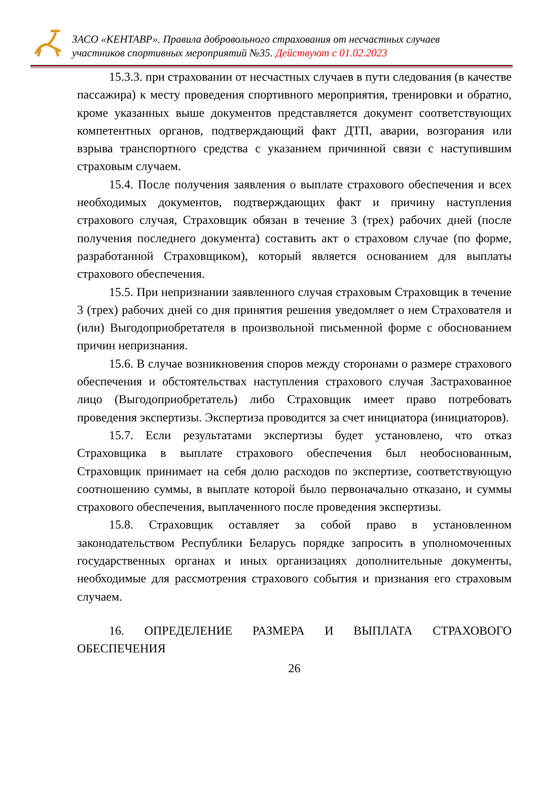ЗАСО «КЕНТАВР». Правила добровольного страхования от несчастных случаев
участников спортивных мероприятий №35. Действуют с 01.02.2023
15.3.3. при страховании от несчастных случаев в пути следования (в качестве пассажира) к месту проведения спортивного мероприятия, тренировки и обратно, кроме указанных выше документов представляется документ соответствующих компетентных органов, подтверждающий факт ДТП, аварии, возгорания или взрыва транспортного средства с указанием причинной связи с наступившим страховым случаем.
15.4. После получения заявления о выплате страхового обеспечения и всех необходимых документов, подтверждающих факт и причину наступления страхового случая, Страховщик обязан в течение 3 (трех) рабочих дней (после получения последнего документа) составить акт о страховом случае (по форме, разработанной Страховщиком), который является основанием для выплаты страхового обеспечения.
15.5. При непризнании заявленного случая страховым Страховщик в течение 3 (трех) рабочих дней со дня принятия решения уведомляет о нем Страхователя и (или) Выгодоприобретателя в произвольной письменной форме с обоснованием причин непризнания.
15.6. В случае возникновения споров между сторонами о размере страхового обеспечения и обстоятельствах наступления страхового случая Застрахованное лицо (Выгодоприобретатель) либо Страховщик имеет право потребовать проведения экспертизы. Экспертиза проводится за счет инициатора (инициаторов).
15.7. Если результатами экспертизы будет установлено, что отказ Страховщика в выплате страхового обеспечения был необоснованным, Страховщик принимает на себя долю расходов по экспертизе, соответствующую соотношению суммы, в выплате которой было первоначально отказано, и суммы страхового обеспечения, выплаченного после проведения экспертизы.
15.8. Страховщик оставляет за собой право в установленном законодательством Республики Беларусь порядке запросить в уполномоченных государственных органах и иных организациях дополнительные документы, необходимые для рассмотрения страхового события и признания его страховым случаем.
16. ОПРЕДЕЛЕНИЕ РАЗМЕРА И ВЫПЛАТА СТРАХОВОГО ОБЕСПЕЧЕНИЯ
26